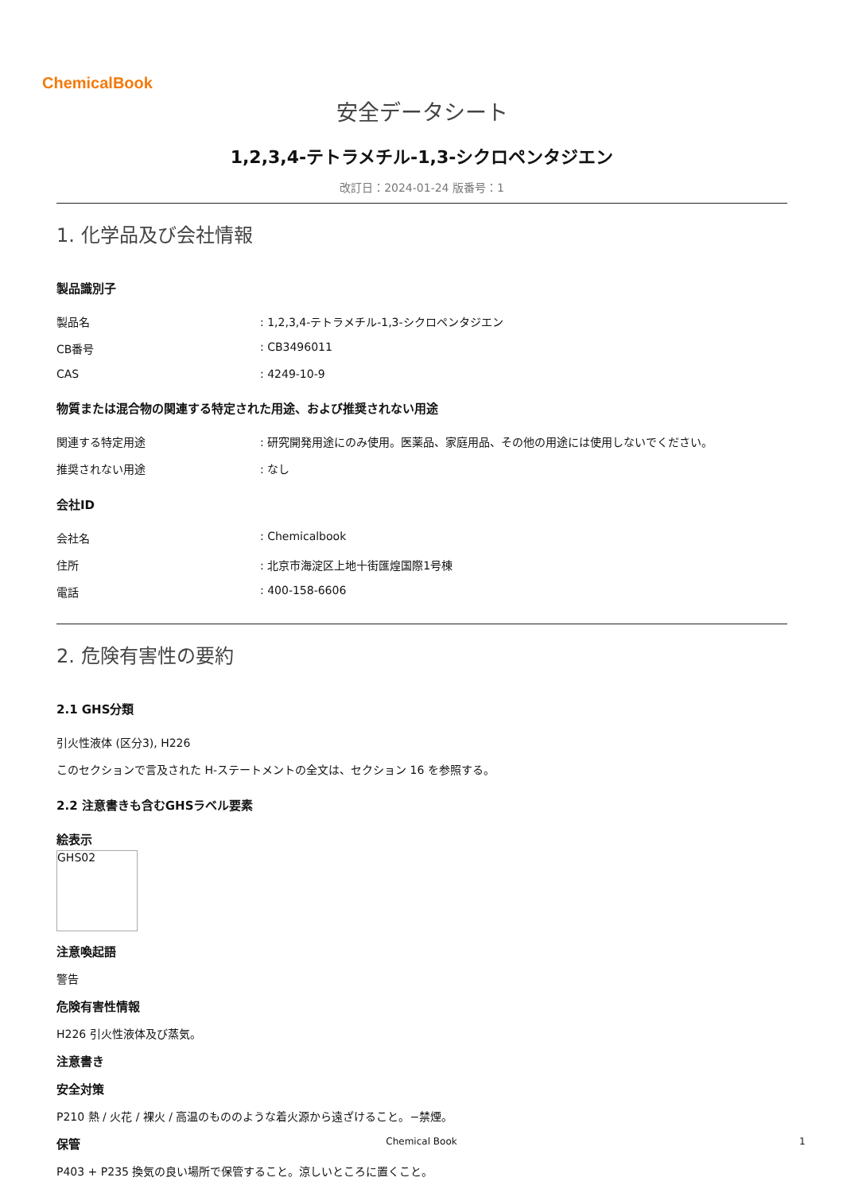ChemicalBook
安全データシート
1,2,3,4-テトラメチル-1,3-シクロペンタジエン
改訂日：2024-01-24 版番号：1
1. 化学品及び会社情報
製品識別子
製品名: 1,2,3,4-テトラメチル-1,3-シクロペンタジエン
CB番号: CB3496011
CAS: 4249-10-9
物質または混合物の関連する特定された用途、および推奨されない用途
関連する特定用途: 研究開発用途にのみ使用。医薬品、家庭用品、その他の用途には使用しないでください。
推奨されない用途: なし
会社ID
会社名: Chemicalbook
住所: 北京市海淀区上地十街匯煌国際1号棟
電話: 400-158-6606
2. 危険有害性の要約
2.1 GHS分類
引火性液体 (区分3), H226
このセクションで言及された H-ステートメントの全文は、セクション 16 を参照する。
2.2 注意書きも含むGHSラベル要素
絵表示
GHS02
注意喚起語
警告
危険有害性情報
H226 引火性液体及び蒸気。
注意書き
安全対策
P210 熱 / 火花 / 裸火 / 高温のもののような着火源から遠ざけること。−禁煙。
保管
P403 + P235 換気の良い場所で保管すること。涼しいところに置くこと。
Chemical Book 1